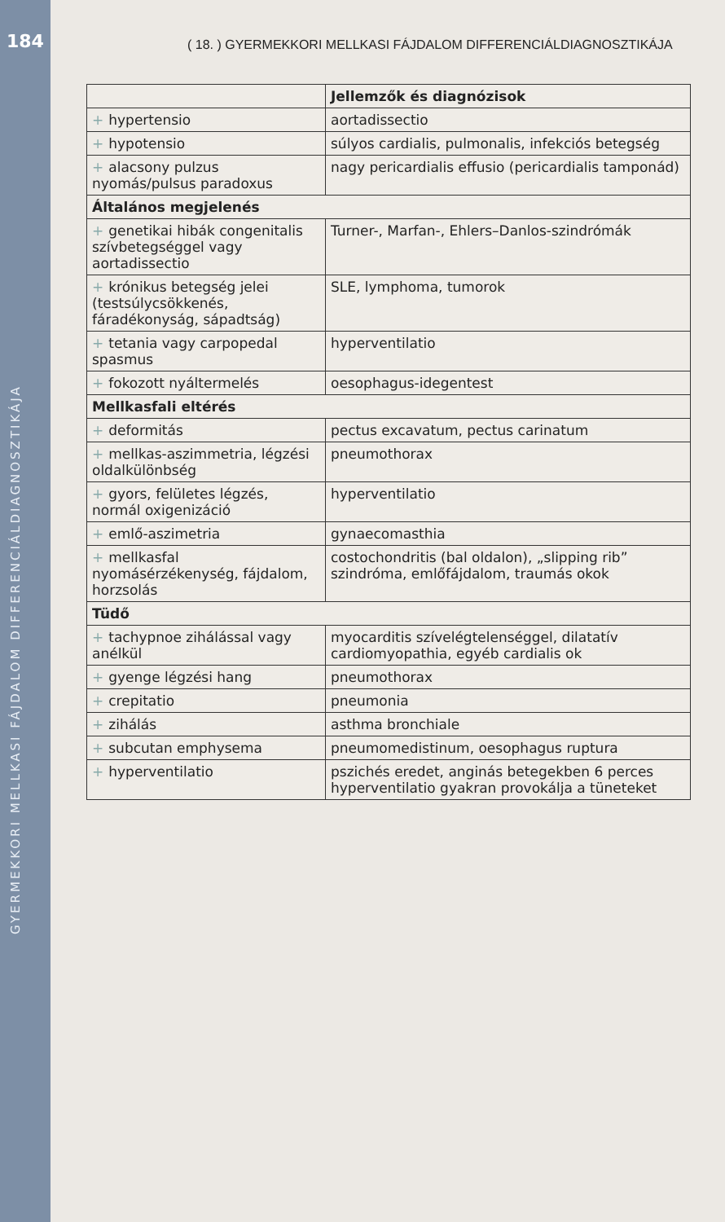184
GYERMEKKORI MELLKASI FÁJDALOM DIFFERENCIÁLDIAGNOSZTIKÁJA
( 18. ) GYERMEKKORI MELLKASI FÁJDALOM DIFFERENCIÁLDIAGNOSZTIKÁJA
| | Jellemzők és diagnózisok |
| --- | --- |
| + hypertensio | aortadissectio |
| + hypotensio | súlyos cardialis, pulmonalis, infekciós betegség |
| + alacsony pulzus nyomás/pulsus paradoxus | nagy pericardialis effusio (pericardialis tamponád) |
| Általános megjelenés | |
| + genetikai hibák congenitalis szívbetegséggel vagy aortadissectio | Turner-, Marfan-, Ehlers–Danlos-szindrómák |
| + krónikus betegség jelei (testsúlycsökkenés, fáradékonyság, sápadtság) | SLE, lymphoma, tumorok |
| + tetania vagy carpopedal spasmus | hyperventilatio |
| + fokozott nyáltermelés | oesophagus-idegentest |
| Mellkasfali eltérés | |
| + deformitás | pectus excavatum, pectus carinatum |
| + mellkas-aszimmetria, légzési oldalkülönbség | pneumothorax |
| + gyors, felületes légzés, normál oxigenizáció | hyperventilatio |
| + emlő-aszimetria | gynaecomasthia |
| + mellkasfal nyomásérzékenység, fájdalom, horzsolás | costochondritis (bal oldalon), „slipping rib” szindróma, emlőfájdalom, traumás okok |
| Tüdő | |
| + tachypnoe zihálással vagy anélkül | myocarditis szívelégtelenséggel, dilatatív cardiomyopathia, egyéb cardialis ok |
| + gyenge légzési hang | pneumothorax |
| + crepitatio | pneumonia |
| + zihálás | asthma bronchiale |
| + subcutan emphysema | pneumomedistinum, oesophagus ruptura |
| + hyperventilatio | pszichés eredet, anginás betegekben 6 perces hyperventilatio gyakran provokálja a tüneteket |